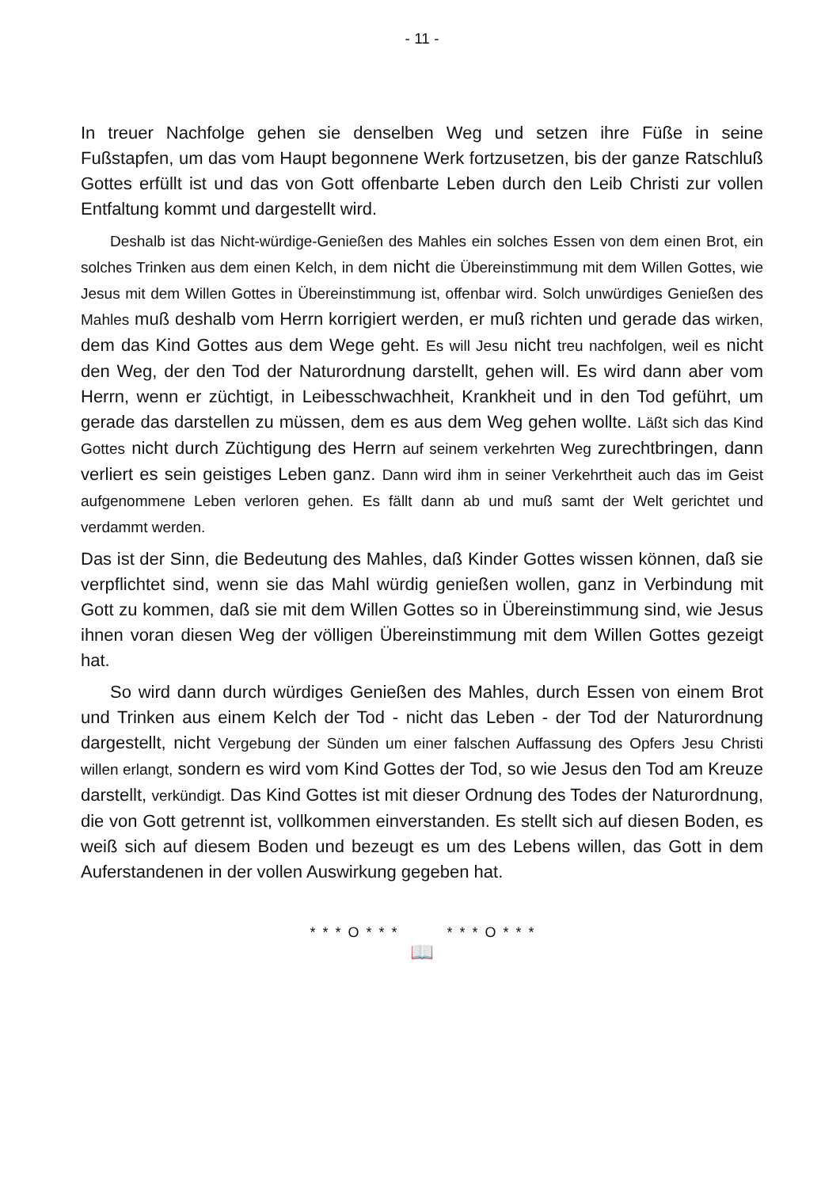- 11 -
In treuer Nachfolge gehen sie denselben Weg und setzen ihre Füße in seine Fußstapfen, um das vom Haupt begonnene Werk fortzusetzen, bis der ganze Ratschluß Gottes erfüllt ist und das von Gott offenbarte Leben durch den Leib Christi zur vollen Entfaltung kommt und dargestellt wird.
Deshalb ist das Nicht-würdige-Genießen des Mahles ein solches Essen von dem einen Brot, ein solches Trinken aus dem einen Kelch, in dem nicht die Übereinstimmung mit dem Willen Gottes, wie Jesus mit dem Willen Gottes in Übereinstimmung ist, offenbar wird. Solch unwürdiges Genießen des Mahles muß deshalb vom Herrn korrigiert werden, er muß richten und gerade das wirken, dem das Kind Gottes aus dem Wege geht. Es will Jesu nicht treu nachfolgen, weil es nicht den Weg, der den Tod der Naturordnung darstellt, gehen will. Es wird dann aber vom Herrn, wenn er züchtigt, in Leibesschwachheit, Krankheit und in den Tod geführt, um gerade das darstellen zu müssen, dem es aus dem Weg gehen wollte. Läßt sich das Kind Gottes nicht durch Züchtigung des Herrn auf seinem verkehrten Weg zurechtbringen, dann verliert es sein geistiges Leben ganz. Dann wird ihm in seiner Verkehrtheit auch das im Geist aufgenommene Leben verloren gehen. Es fällt dann ab und muß samt der Welt gerichtet und verdammt werden.
Das ist der Sinn, die Bedeutung des Mahles, daß Kinder Gottes wissen können, daß sie verpflichtet sind, wenn sie das Mahl würdig genießen wollen, ganz in Verbindung mit Gott zu kommen, daß sie mit dem Willen Gottes so in Übereinstimmung sind, wie Jesus ihnen voran diesen Weg der völligen Übereinstimmung mit dem Willen Gottes gezeigt hat.
So wird dann durch würdiges Genießen des Mahles, durch Essen von einem Brot und Trinken aus einem Kelch der Tod - nicht das Leben - der Tod der Naturordnung dargestellt, nicht Vergebung der Sünden um einer falschen Auffassung des Opfers Jesu Christi willen erlangt, sondern es wird vom Kind Gottes der Tod, so wie Jesus den Tod am Kreuze darstellt, verkündigt. Das Kind Gottes ist mit dieser Ordnung des Todes der Naturordnung, die von Gott getrennt ist, vollkommen einverstanden. Es stellt sich auf diesen Boden, es weiß sich auf diesem Boden und bezeugt es um des Lebens willen, das Gott in dem Auferstandenen in der vollen Auswirkung gegeben hat.
* * * O * * * * * * O * * *
📖